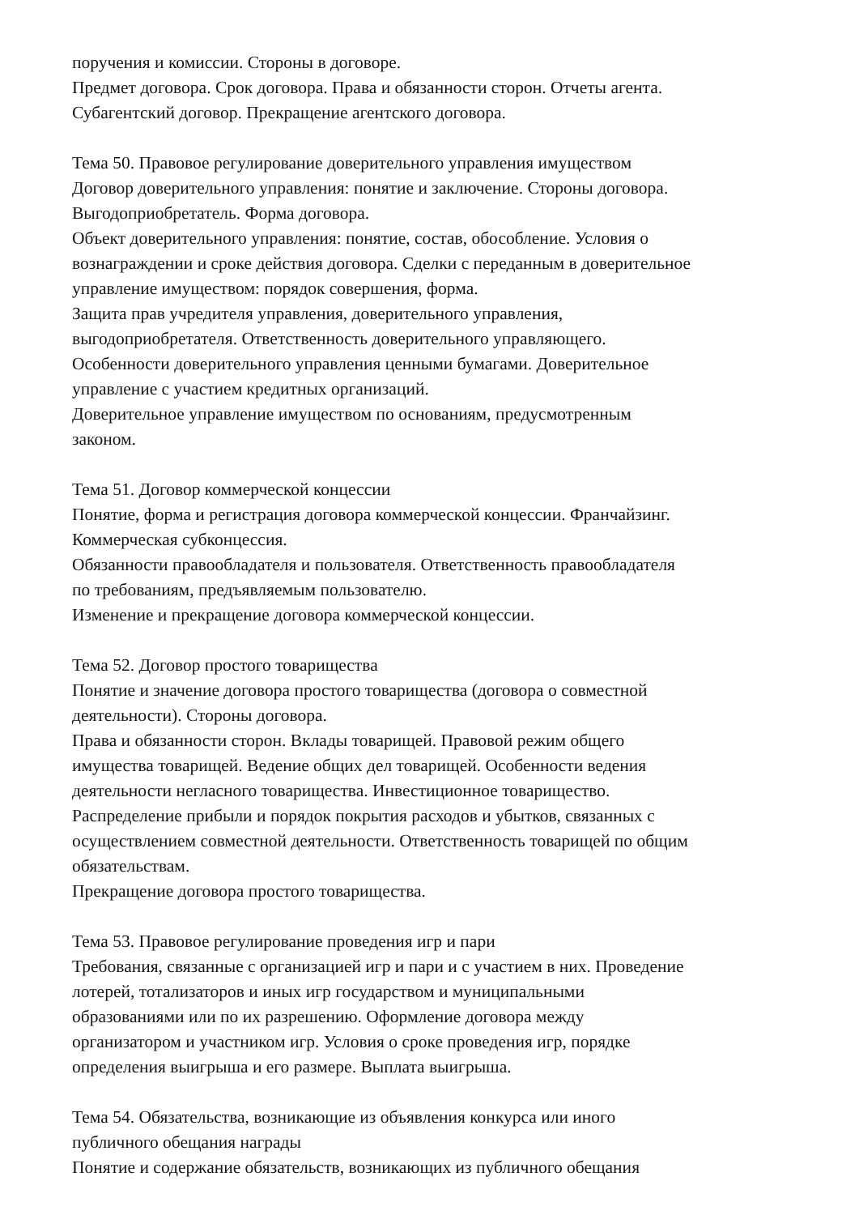поручения и комиссии. Стороны в договоре.
Предмет договора. Срок договора. Права и обязанности сторон. Отчеты агента.
Субагентский договор. Прекращение агентского договора.
Тема 50. Правовое регулирование доверительного управления имуществом
Договор доверительного управления: понятие и заключение. Стороны договора.
Выгодоприобретатель. Форма договора.
Объект доверительного управления: понятие, состав, обособление. Условия о
вознаграждении и сроке действия договора. Сделки с переданным в доверительное
управление имуществом: порядок совершения, форма.
Защита прав учредителя управления, доверительного управления,
выгодоприобретателя. Ответственность доверительного управляющего.
Особенности доверительного управления ценными бумагами. Доверительное
управление с участием кредитных организаций.
Доверительное управление имуществом по основаниям, предусмотренным
законом.
Тема 51. Договор коммерческой концессии
Понятие, форма и регистрация договора коммерческой концессии. Франчайзинг.
Коммерческая субконцессия.
Обязанности правообладателя и пользователя. Ответственность правообладателя
по требованиям, предъявляемым пользователю.
Изменение и прекращение договора коммерческой концессии.
Тема 52. Договор простого товарищества
Понятие и значение договора простого товарищества (договора о совместной
деятельности). Стороны договора.
Права и обязанности сторон. Вклады товарищей. Правовой режим общего
имущества товарищей. Ведение общих дел товарищей. Особенности ведения
деятельности негласного товарищества. Инвестиционное товарищество.
Распределение прибыли и порядок покрытия расходов и убытков, связанных с
осуществлением совместной деятельности. Ответственность товарищей по общим
обязательствам.
Прекращение договора простого товарищества.
Тема 53. Правовое регулирование проведения игр и пари
Требования, связанные с организацией игр и пари и с участием в них. Проведение
лотерей, тотализаторов и иных игр государством и муниципальными
образованиями или по их разрешению. Оформление договора между
организатором и участником игр. Условия о сроке проведения игр, порядке
определения выигрыша и его размере. Выплата выигрыша.
Тема 54. Обязательства, возникающие из объявления конкурса или иного
публичного обещания награды
Понятие и содержание обязательств, возникающих из публичного обещания